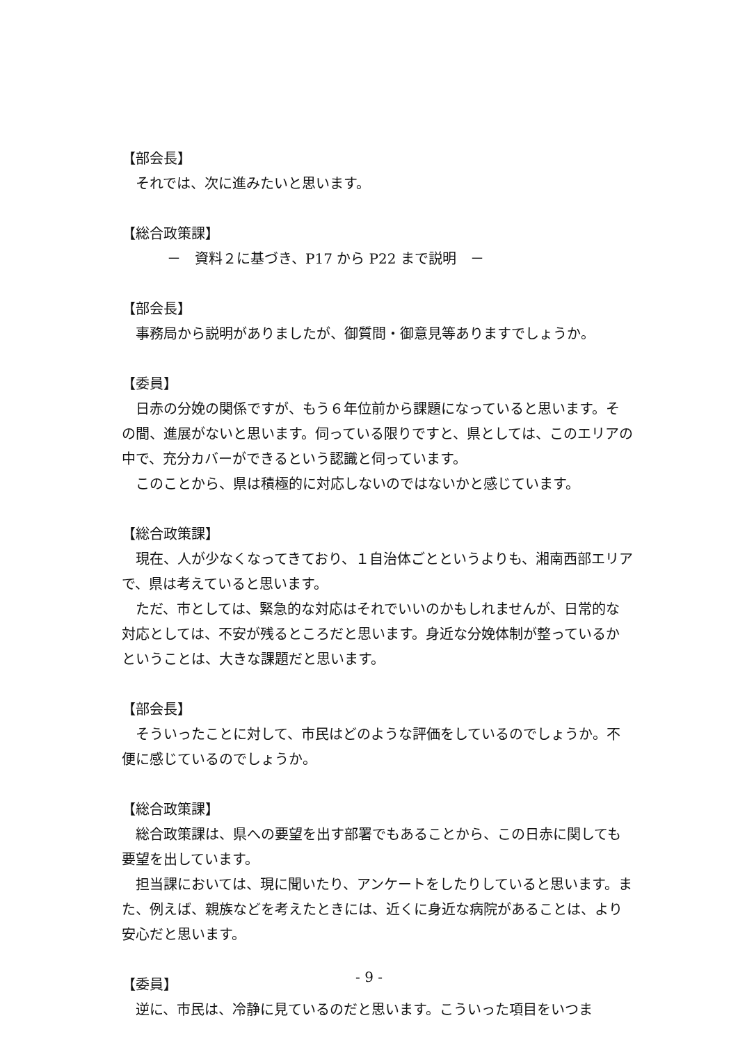【部会長】
それでは、次に進みたいと思います。
【総合政策課】
－　資料２に基づき、P17 から P22 まで説明　－
【部会長】
事務局から説明がありましたが、御質問・御意見等ありますでしょうか。
【委員】
日赤の分娩の関係ですが、もう６年位前から課題になっていると思います。その間、進展がないと思います。伺っている限りですと、県としては、このエリアの中で、充分カバーができるという認識と伺っています。
このことから、県は積極的に対応しないのではないかと感じています。
【総合政策課】
現在、人が少なくなってきており、１自治体ごとというよりも、湘南西部エリアで、県は考えていると思います。
ただ、市としては、緊急的な対応はそれでいいのかもしれませんが、日常的な対応としては、不安が残るところだと思います。身近な分娩体制が整っているかということは、大きな課題だと思います。
【部会長】
そういったことに対して、市民はどのような評価をしているのでしょうか。不便に感じているのでしょうか。
【総合政策課】
総合政策課は、県への要望を出す部署でもあることから、この日赤に関しても要望を出しています。
担当課においては、現に聞いたり、アンケートをしたりしていると思います。また、例えば、親族などを考えたときには、近くに身近な病院があることは、より安心だと思います。
【委員】
逆に、市民は、冷静に見ているのだと思います。こういった項目をいつま
- 9 -